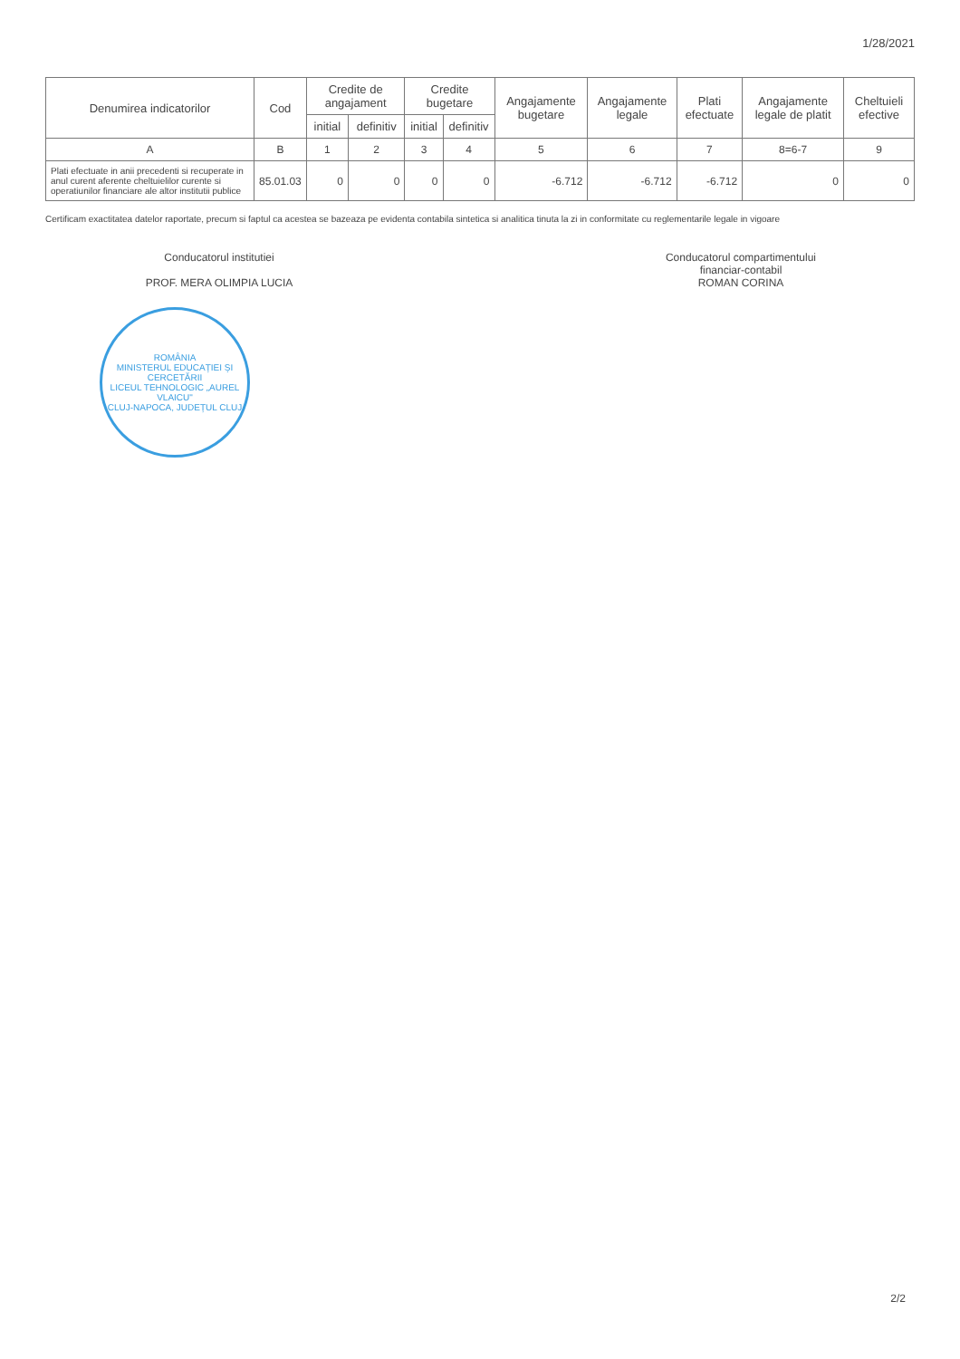1/28/2021
| Denumirea indicatorilor | Cod | Credite de angajament | | Credite bugetare | | Angajamente bugetare | Angajamente legale | Plati efectuate | Angajamente legale de platit | Cheltuieli efective |
| --- | --- | --- | --- | --- | --- | --- | --- | --- | --- | --- |
| | | initial | definitiv | initial | definitiv | | | | | |
| A | B | 1 | 2 | 3 | 4 | 5 | 6 | 7 | 8=6-7 | 9 |
| Plati efectuate in anii precedenti si recuperate in anul curent aferente cheltuielilor curente si operatiunilor financiare ale altor institutii publice | 85.01.03 | 0 | 0 | 0 | 0 | -6.712 | -6.712 | -6.712 | 0 | 0 |
Certificam exactitatea datelor raportate, precum si faptul ca acestea se bazeaza pe evidenta contabila sintetica si analitica tinuta la zi in conformitate cu reglementarile legale in vigoare
Conducatorul institutiei
PROF. MERA OLIMPIA LUCIA
Conducatorul compartimentului
financiar-contabil
ROMAN CORINA
ROMÂNIA
MINISTERUL EDUCAȚIEI ȘI CERCETĂRII
LICEUL TEHNOLOGIC „AUREL VLAICU"
CLUJ-NAPOCA, JUDEȚUL CLUJ
2/2